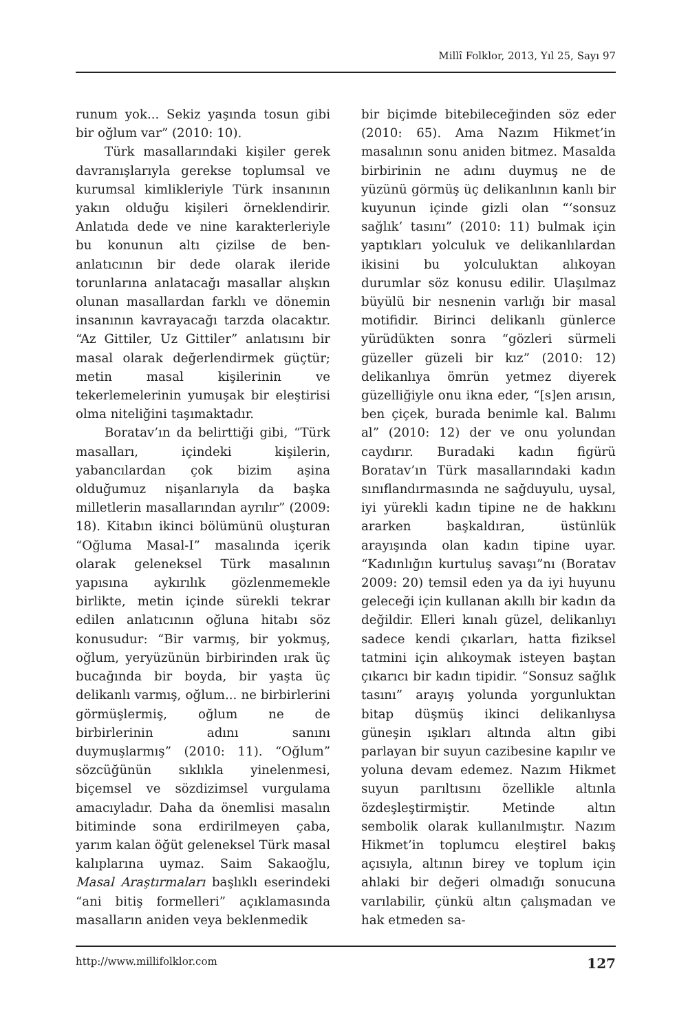Millî Folklor, 2013, Yıl 25, Sayı 97
runum yok... Sekiz yaşında tosun gibi bir oğlum var” (2010: 10).
Türk masallarındaki kişiler gerek davranışlarıyla gerekse toplumsal ve kurumsal kimlikleriyle Türk insanının yakın olduğu kişileri örneklendirir. Anlatıda dede ve nine karakterleriyle bu konunun altı çizilse de ben-anlatıcının bir dede olarak ileride torunlarına anlatacağı masallar alışkın olunan masallardan farklı ve dönemin insanının kavrayacağı tarzda olacaktır. “Az Gittiler, Uz Gittiler” anlatısını bir masal olarak değerlendirmek güçtür; metin masal kişilerinin ve tekerlemelerinin yumuşak bir eleştirisi olma niteliğini taşımaktadır.
Boratav’ın da belirttiği gibi, “Türk masalları, içindeki kişilerin, yabancılardan çok bizim aşina olduğumuz nişanlarıyla da başka milletlerin masallarından ayrılır” (2009: 18). Kitabın ikinci bölümünü oluşturan “Oğluma Masal-I” masalında içerik olarak geleneksel Türk masalının yapısına aykırılık gözlenmemekle birlikte, metin içinde sürekli tekrar edilen anlatıcının oğluna hitabı söz konusudur: “Bir varmış, bir yokmuş, oğlum, yeryüzünün birbirinden ırak üç bucağında bir boyda, bir yaşta üç delikanlı varmış, oğlum... ne birbirlerini görmüşlermiş, oğlum ne de birbirlerinin adını sanını duymuşlarmış” (2010: 11). “Oğlum” sözcüğünün sıklıkla yinelenmesi, biçemsel ve sözdizimsel vurgulama amacıyladır. Daha da önemlisi masalın bitiminde sona erdirilmeyen çaba, yarım kalan öğüt geleneksel Türk masal kalıplarına uymaz. Saim Sakaoğlu, Masal Araştırmaları başlıklı eserindeki “ani bitiş formelleri” açıklamasında masalların aniden veya beklenmedik
bir biçimde bitebileceğinden söz eder (2010: 65). Ama Nazım Hikmet’in masalının sonu aniden bitmez. Masalda birbirinin ne adını duymuş ne de yüzünü görmüş üç delikanlının kanlı bir kuyunun içinde gizli olan “‘sonsuz sağlık’ tasını” (2010: 11) bulmak için yaptıkları yolculuk ve delikanlılardan ikisini bu yolculuktan alıkoyan durumlar söz konusu edilir. Ulaşılmaz büyülü bir nesnenin varlığı bir masal motifidir. Birinci delikanlı günlerce yürüdükten sonra “gözleri sürmeli güzeller güzeli bir kız” (2010: 12) delikanlıya ömrün yetmez diyerek güzelliğiyle onu ikna eder, “[s]en arısın, ben çiçek, burada benimle kal. Balımı al” (2010: 12) der ve onu yolundan caydırır. Buradaki kadın figürü Boratav’ın Türk masallarındaki kadın sınıflandırmasında ne sağduyulu, uysal, iyi yürekli kadın tipine ne de hakkını ararken başkaldıran, üstünlük arayışında olan kadın tipine uyar. “Kadınlığın kurtuluş savaşı”nı (Boratav 2009: 20) temsil eden ya da iyi huyunu geleceği için kullanan akıllı bir kadın da değildir. Elleri kınalı güzel, delikanlıyı sadece kendi çıkarları, hatta fiziksel tatmini için alıkoymak isteyen baştan çıkarıcı bir kadın tipidir. “Sonsuz sağlık tasını” arayış yolunda yorgunluktan bitap düşmüş ikinci delikanlıysa güneşin ışıkları altında altın gibi parlayan bir suyun cazibesine kapılır ve yoluna devam edemez. Nazım Hikmet suyun parıltısını özellikle altınla özdeşleştirmiştir. Metinde altın sembolik olarak kullanılmıştır. Nazım Hikmet’in toplumcu eleştirel bakış açısıyla, altının birey ve toplum için ahlaki bir değeri olmadığı sonucuna varılabilir, çünkü altın çalışmadan ve hak etmeden sa-
http://www.millifolklor.com 127